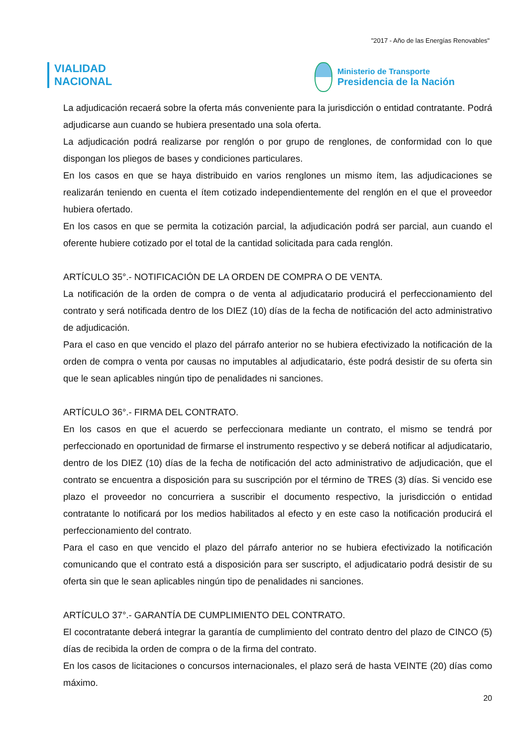"2017 - Año de las Energías Renovables"
VIALIDAD
NACIONAL
Ministerio de Transporte
Presidencia de la Nación
La adjudicación recaerá sobre la oferta más conveniente para la jurisdicción o entidad contratante. Podrá adjudicarse aun cuando se hubiera presentado una sola oferta.
La adjudicación podrá realizarse por renglón o por grupo de renglones, de conformidad con lo que dispongan los pliegos de bases y condiciones particulares.
En los casos en que se haya distribuido en varios renglones un mismo ítem, las adjudicaciones se realizarán teniendo en cuenta el ítem cotizado independientemente del renglón en el que el proveedor hubiera ofertado.
En los casos en que se permita la cotización parcial, la adjudicación podrá ser parcial, aun cuando el oferente hubiere cotizado por el total de la cantidad solicitada para cada renglón.
ARTÍCULO 35°.- NOTIFICACIÓN DE LA ORDEN DE COMPRA O DE VENTA.
La notificación de la orden de compra o de venta al adjudicatario producirá el perfeccionamiento del contrato y será notificada dentro de los DIEZ (10) días de la fecha de notificación del acto administrativo de adjudicación.
Para el caso en que vencido el plazo del párrafo anterior no se hubiera efectivizado la notificación de la orden de compra o venta por causas no imputables al adjudicatario, éste podrá desistir de su oferta sin que le sean aplicables ningún tipo de penalidades ni sanciones.
ARTÍCULO 36°.- FIRMA DEL CONTRATO.
En los casos en que el acuerdo se perfeccionara mediante un contrato, el mismo se tendrá por perfeccionado en oportunidad de firmarse el instrumento respectivo y se deberá notificar al adjudicatario, dentro de los DIEZ (10) días de la fecha de notificación del acto administrativo de adjudicación, que el contrato se encuentra a disposición para su suscripción por el término de TRES (3) días. Si vencido ese plazo el proveedor no concurriera a suscribir el documento respectivo, la jurisdicción o entidad contratante lo notificará por los medios habilitados al efecto y en este caso la notificación producirá el perfeccionamiento del contrato.
Para el caso en que vencido el plazo del párrafo anterior no se hubiera efectivizado la notificación comunicando que el contrato está a disposición para ser suscripto, el adjudicatario podrá desistir de su oferta sin que le sean aplicables ningún tipo de penalidades ni sanciones.
ARTÍCULO 37°.- GARANTÍA DE CUMPLIMIENTO DEL CONTRATO.
El cocontratante deberá integrar la garantía de cumplimiento del contrato dentro del plazo de CINCO (5) días de recibida la orden de compra o de la firma del contrato.
En los casos de licitaciones o concursos internacionales, el plazo será de hasta VEINTE (20) días como máximo.
20